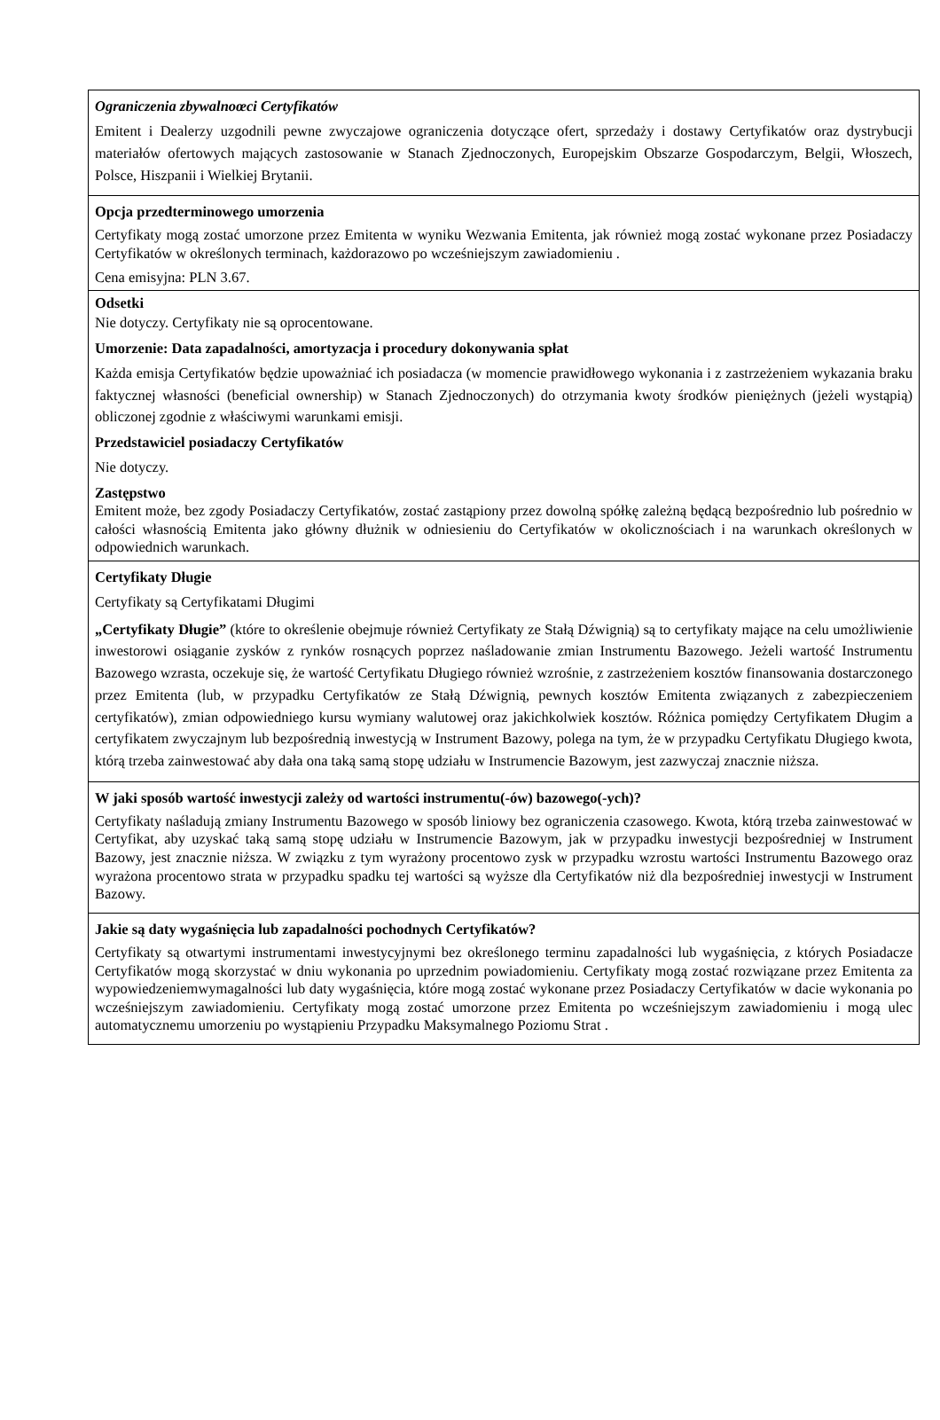Ograniczenia zbywalnoœci Certyfikatów
Emitent i Dealerzy uzgodnili pewne zwyczajowe ograniczenia dotyczące ofert, sprzedaży i dostawy Certyfikatów oraz dystrybucji materiałów ofertowych mających zastosowanie w Stanach Zjednoczonych, Europejskim Obszarze Gospodarczym, Belgii, Włoszech, Polsce, Hiszpanii i Wielkiej Brytanii.
Opcja przedterminowego umorzenia
Certyfikaty mogą zostać umorzone przez Emitenta w wyniku Wezwania Emitenta, jak również mogą zostać wykonane przez Posiadaczy Certyfikatów w określonych terminach, każdorazowo po wcześniejszym zawiadomieniu .
Cena emisyjna: PLN 3.67.
Odsetki
Nie dotyczy. Certyfikaty nie są oprocentowane.
Umorzenie: Data zapadalności, amortyzacja i procedury dokonywania spłat
Każda emisja Certyfikatów będzie upoważniać ich posiadacza (w momencie prawidłowego wykonania i z zastrzeżeniem wykazania braku faktycznej własności (beneficial ownership) w Stanach Zjednoczonych) do otrzymania kwoty środków pieniężnych (jeżeli wystąpią) obliczonej zgodnie z właściwymi warunkami emisji.
Przedstawiciel posiadaczy Certyfikatów
Nie dotyczy.
Zastępstwo
Emitent może, bez zgody Posiadaczy Certyfikatów, zostać zastąpiony przez dowolną spółkę zależną będącą bezpośrednio lub pośrednio w całości własnością Emitenta jako główny dłużnik w odniesieniu do Certyfikatów w okolicznościach i na warunkach określonych w odpowiednich warunkach.
Certyfikaty Długie
Certyfikaty są Certyfikatami Długimi
„Certyfikaty Długie” (które to określenie obejmuje również Certyfikaty ze Stałą Dźwignią) są to certyfikaty mające na celu umożliwienie inwestorowi osiąganie zysków z rynków rosnących poprzez naśladowanie zmian Instrumentu Bazowego. Jeżeli wartość Instrumentu Bazowego wzrasta, oczekuje się, że wartość Certyfikatu Długiego również wzrośnie, z zastrzeżeniem kosztów finansowania dostarczonego przez Emitenta (lub, w przypadku Certyfikatów ze Stałą Dźwignią, pewnych kosztów Emitenta związanych z zabezpieczeniem certyfikatów), zmian odpowiedniego kursu wymiany walutowej oraz jakichkolwiek kosztów. Różnica pomiędzy Certyfikatem Długim a certyfikatem zwyczajnym lub bezpośrednią inwestycją w Instrument Bazowy, polega na tym, że w przypadku Certyfikatu Długiego kwota, którą trzeba zainwestować aby dała ona taką samą stopę udziału w Instrumencie Bazowym, jest zazwyczaj znacznie niższa.
W jaki sposób wartość inwestycji zależy od wartości instrumentu(-ów) bazowego(-ych)?
Certyfikaty naśladują zmiany Instrumentu Bazowego w sposób liniowy bez ograniczenia czasowego. Kwota, którą trzeba zainwestować w Certyfikat, aby uzyskać taką samą stopę udziału w Instrumencie Bazowym, jak w przypadku inwestycji bezpośredniej w Instrument Bazowy, jest znacznie niższa. W związku z tym wyrażony procentowo zysk w przypadku wzrostu wartości Instrumentu Bazowego oraz wyrażona procentowo strata w przypadku spadku tej wartości są wyższe dla Certyfikatów niż dla bezpośredniej inwestycji w Instrument Bazowy.
Jakie są daty wygaśnięcia lub zapadalności pochodnych Certyfikatów?
Certyfikaty są otwartymi instrumentami inwestycyjnymi bez określonego terminu zapadalności lub wygaśnięcia, z których Posiadacze Certyfikatów mogą skorzystać w dniu wykonania po uprzednim powiadomieniu. Certyfikaty mogą zostać rozwiązane przez Emitenta za wypowiedzeniemwymagalności lub daty wygaśnięcia, które mogą zostać wykonane przez Posiadaczy Certyfikatów w dacie wykonania po wcześniejszym zawiadomieniu. Certyfikaty mogą zostać umorzone przez Emitenta po wcześniejszym zawiadomieniu i mogą ulec automatycznemu umorzeniu po wystąpieniu Przypadku Maksymalnego Poziomu Strat .